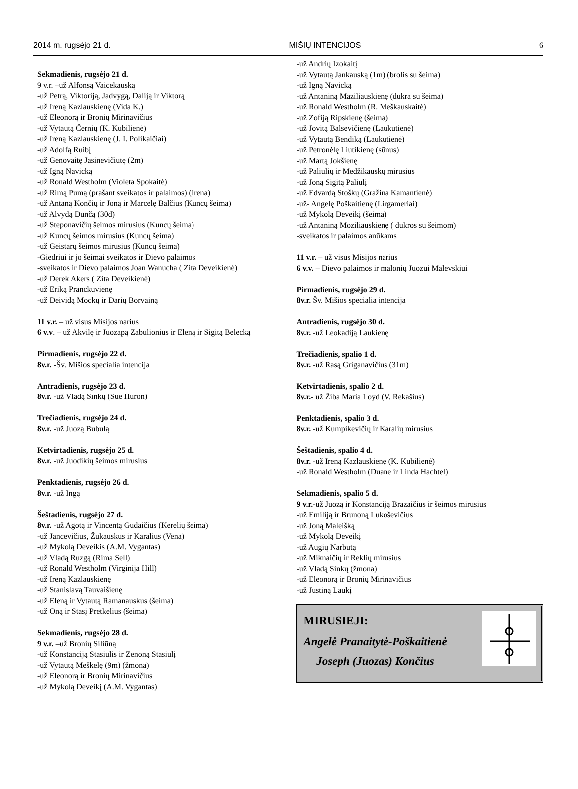2014 m. rugsėjo 21 d. MIŠIŲ INTENCIJOS 6
Sekmadienis, rugsėjo 21 d.
9 v.r. –už Alfonsą Vaicekauską
-už Petrą, Viktoriją, Jadvygą, Daliją ir Viktorą
-už Ireną Kazlauskienę (Vida K.)
-už Eleonorą ir Bronių Mirinavičius
-už Vytautą Černių (K. Kubilienė)
-už Ireną Kazlauskienę (J. I. Polikaičiai)
-už Adolfą Ruibį
-už Genovaitę Jasinevičiūtę (2m)
-už Igną Navicką
-už Ronald Westholm (Violeta Spokaitė)
-už Rimą Pumą (prašant sveikatos ir palaimos) (Irena)
-už Antaną Končių ir Joną ir Marcelę Balčius (Kuncų šeima)
-už Alvydą Dunčą (30d)
-už Steponavičių šeimos mirusius (Kuncų šeima)
-už Kuncų šeimos mirusius (Kuncų šeima)
-už Geistarų šeimos mirusius (Kuncų šeima)
-Giedriui ir jo šeimai sveikatos ir Dievo palaimos
-sveikatos ir Dievo palaimos Joan Wanucha ( Zita Deveikienė)
-už Derek Akers ( Zita Deveikienė)
-už Eriką Pranckuvienę
-už Deividą Mockų ir Darių Borvainą
11 v.r. – už visus Misijos narius
6 v.v. – už Akvilę ir Juozapą Zabulionius ir Eleną ir Sigitą Belecką
Pirmadienis, rugsėjo 22 d.
8v.r. -Šv. Mišios specialia intencija
Antradienis, rugsėjo 23 d.
8v.r. -už Vladą Sinkų (Sue Huron)
Trečiadienis, rugsėjo 24 d.
8v.r. -už Juozą Bubulą
Ketvirtadienis, rugsėjo 25 d.
8v.r. -už Juodikių šeimos mirusius
Penktadienis, rugsėjo 26 d.
8v.r. -už Ingą
Šeštadienis, rugsėjo 27 d.
8v.r. -už Agotą ir Vincentą Gudaičius (Kerelių šeima)
-už Jancevičius, Žukauskus ir Karalius (Vena)
-už Mykolą Deveikis (A.M. Vygantas)
-už Vladą Ruzgą (Rima Sell)
-už Ronald Westholm (Virginija Hill)
-už Ireną Kazlauskienę
-už Stanislavą Tauvaišienę
-už Eleną ir Vytautą Ramanauskus (šeima)
-už Oną ir Stasį Pretkelius (šeima)
Sekmadienis, rugsėjo 28 d.
9 v.r. –už Bronių Siliūną
-už Konstanciją Stasiulis ir Zenoną Stasiulį
-už Vytautą Meškelę (9m) (žmona)
-už Eleonorą ir Bronių Mirinavičius
-už Mykolą Deveikį (A.M. Vygantas)
-už Andrių Izokaitį
-už Vytautą Jankauską (1m) (brolis su šeima)
-už Igną Navicką
-už Antaniną Maziliauskienę (dukra su šeima)
-už Ronald Westholm (R. Meškauskaitė)
-už Zofiją Ripskienę (šeima)
-už Jovitą Balsevičienę (Laukutienė)
-už Vytautą Bendiką (Laukutienė)
-už Petronėlę Liutikienę (sūnus)
-už Martą Jokšienę
-už Paliulių ir Medžikauskų mirusius
-už Joną Sigitą Paliulį
-už Edvardą Stoškų (Gražina Kamantienė)
-už- Angelę Poškaitienę (Lirgameriai)
-už Mykolą Deveikį (šeima)
-už Antaniną Moziliauskienę ( dukros su šeimom)
-sveikatos ir palaimos anūkams
11 v.r. – už visus Misijos narius
6 v.v. – Dievo palaimos ir malonių Juozui Malevskiui
Pirmadienis, rugsėjo 29 d.
8v.r. Šv. Mišios specialia intencija
Antradienis, rugsėjo 30 d.
8v.r. -už Leokadiją Laukienę
Trečiadienis, spalio 1 d.
8v.r. -už Rasą Griganavičius (31m)
Ketvirtadienis, spalio 2 d.
8v.r.- už Žiba Maria Loyd (V. Rekašius)
Penktadienis, spalio 3 d.
8v.r. -už Kumpikevičių ir Karalių mirusius
Šeštadienis, spalio 4 d.
8v.r. -už Ireną Kazlauskienę (K. Kubilienė)
-už Ronald Westholm (Duane ir Linda Hachtel)
Sekmadienis, spalio 5 d.
9 v.r.-už Juozą ir Konstanciją Brazaičius ir šeimos mirusius
-už Emiliją ir Brunoną Lukoševičius
-už Joną Maleišką
-už Mykolą Deveikį
-už Augių Narbutą
-už Miknaičių ir Reklių mirusius
-už Vladą Sinkų (žmona)
-už Eleonorą ir Bronių Mirinavičius
-už Justiną Laukį
MIRUSIEJI:
Angelė Pranaitytė-Poškaitienė
Joseph (Juozas) Končius